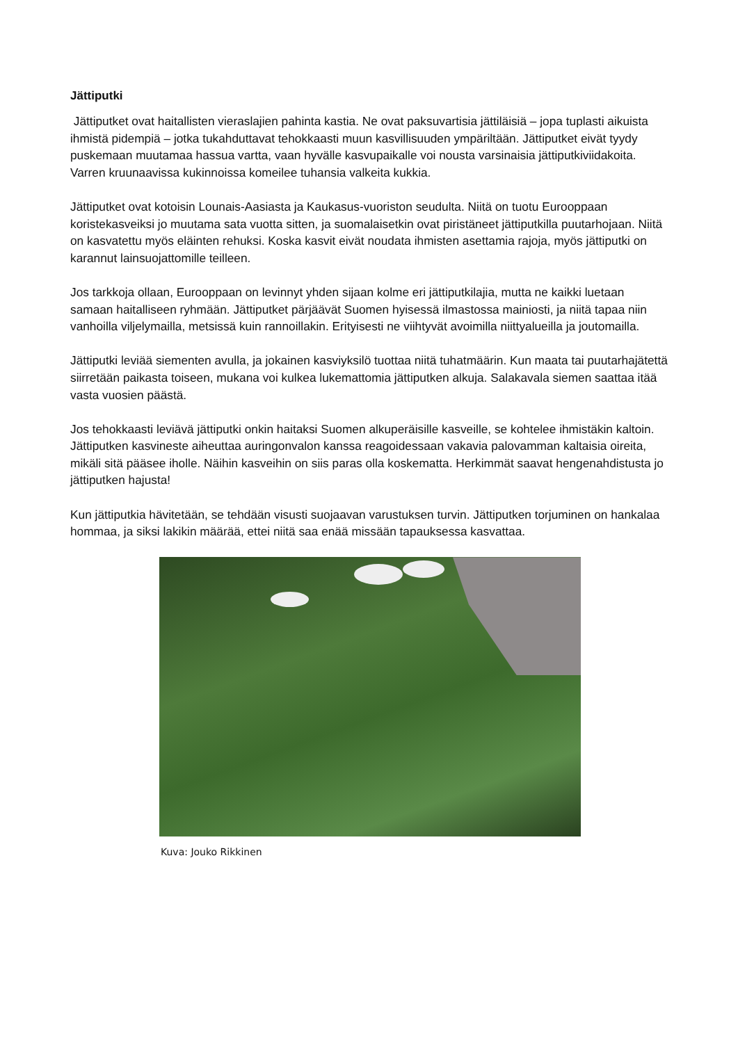Jättiputki
Jättiputket ovat haitallisten vieraslajien pahinta kastia. Ne ovat paksuvartisia jättiläisiä – jopa tuplasti aikuista ihmistä pidempiä – jotka tukahduttavat tehokkaasti muun kasvillisuuden ympäriltään. Jättiputket eivät tyydy puskemaan muutamaa hassua vartta, vaan hyvälle kasvupaikalle voi nousta varsinaisia jättiputkiviidakoita. Varren kruunaavissa kukinnoissa komeilee tuhansia valkeita kukkia.
Jättiputket ovat kotoisin Lounais-Aasiasta ja Kaukasus-vuoriston seudulta. Niitä on tuotu Eurooppaan koristekasveiksi jo muutama sata vuotta sitten, ja suomalaisetkin ovat piristäneet jättiputkilla puutarhojaan. Niitä on kasvatettu myös eläinten rehuksi. Koska kasvit eivät noudata ihmisten asettamia rajoja, myös jättiputki on karannut lainsuojattomille teilleen.
Jos tarkkoja ollaan, Eurooppaan on levinnyt yhden sijaan kolme eri jättiputkilajia, mutta ne kaikki luetaan samaan haitalliseen ryhmään. Jättiputket pärjäävät Suomen hyisessä ilmastossa mainiosti, ja niitä tapaa niin vanhoilla viljelymailla, metsissä kuin rannoillakin. Erityisesti ne viihtyvät avoimilla niittyalueilla ja joutomailla.
Jättiputki leviää siementen avulla, ja jokainen kasviyksilö tuottaa niitä tuhatmäärin. Kun maata tai puutarhajätettä siirretään paikasta toiseen, mukana voi kulkea lukemattomia jättiputken alkuja. Salakavala siemen saattaa itää vasta vuosien päästä.
Jos tehokkaasti leviävä jättiputki onkin haitaksi Suomen alkuperäisille kasveille, se kohtelee ihmistäkin kaltoin. Jättiputken kasvineste aiheuttaa auringonvalon kanssa reagoidessaan vakavia palovamman kaltaisia oireita, mikäli sitä pääsee iholle. Näihin kasveihin on siis paras olla koskematta. Herkimmät saavat hengenahdistusta jo jättiputken hajusta!
Kun jättiputkia hävitetään, se tehdään visusti suojaavan varustuksen turvin. Jättiputken torjuminen on hankalaa hommaa, ja siksi lakikin määrää, ettei niitä saa enää missään tapauksessa kasvattaa.
Kuva: Jouko Rikkinen